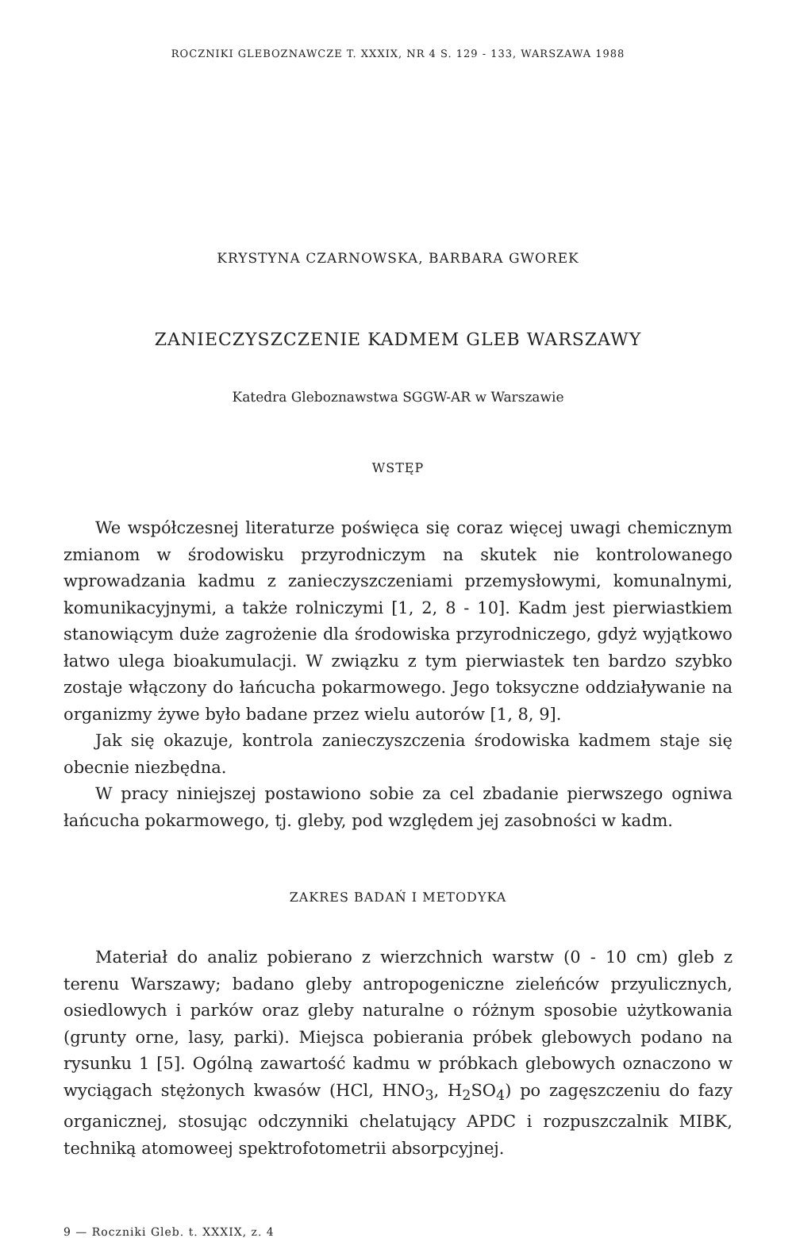ROCZNIKI GLEBOZNAWCZE T. XXXIX, NR 4 S. 129 - 133, WARSZAWA 1988
KRYSTYNA CZARNOWSKA, BARBARA GWOREK
ZANIECZYSZCZENIE KADMEM GLEB WARSZAWY
Katedra Gleboznawstwa SGGW-AR w Warszawie
WSTĘP
We współczesnej literaturze poświęca się coraz więcej uwagi chemicznym zmianom w środowisku przyrodniczym na skutek nie kontrolowanego wprowadzania kadmu z zanieczyszczeniami przemysłowymi, komunalnymi, komunikacyjnymi, a także rolniczymi [1, 2, 8 - 10]. Kadm jest pierwiastkiem stanowiącym duże zagrożenie dla środowiska przyrodniczego, gdyż wyjątkowo łatwo ulega bioakumulacji. W związku z tym pierwiastek ten bardzo szybko zostaje włączony do łańcucha pokarmowego. Jego toksyczne oddziaływanie na organizmy żywe było badane przez wielu autorów [1, 8, 9].
Jak się okazuje, kontrola zanieczyszczenia środowiska kadmem staje się obecnie niezbędna.
W pracy niniejszej postawiono sobie za cel zbadanie pierwszego ogniwa łańcucha pokarmowego, tj. gleby, pod względem jej zasobności w kadm.
ZAKRES BADAŃ I METODYKA
Materiał do analiz pobierano z wierzchnich warstw (0 - 10 cm) gleb z terenu Warszawy; badano gleby antropogeniczne zieleńców przyulicznych, osiedlowych i parków oraz gleby naturalne o różnym sposobie użytkowania (grunty orne, lasy, parki). Miejsca pobierania próbek glebowych podano na rysunku 1 [5]. Ogólną zawartość kadmu w próbkach glebowych oznaczono w wyciągach stężonych kwasów (HCl, HNO<sub>3</sub>, H<sub>2</sub>SO<sub>4</sub>) po zagęszczeniu do fazy organicznej, stosując odczynniki chelatujący APDC i rozpuszczalnik MIBK, techniką atomoweej spektrofotometrii absorpcyjnej.
9 — Roczniki Gleb. t. XXXIX, z. 4